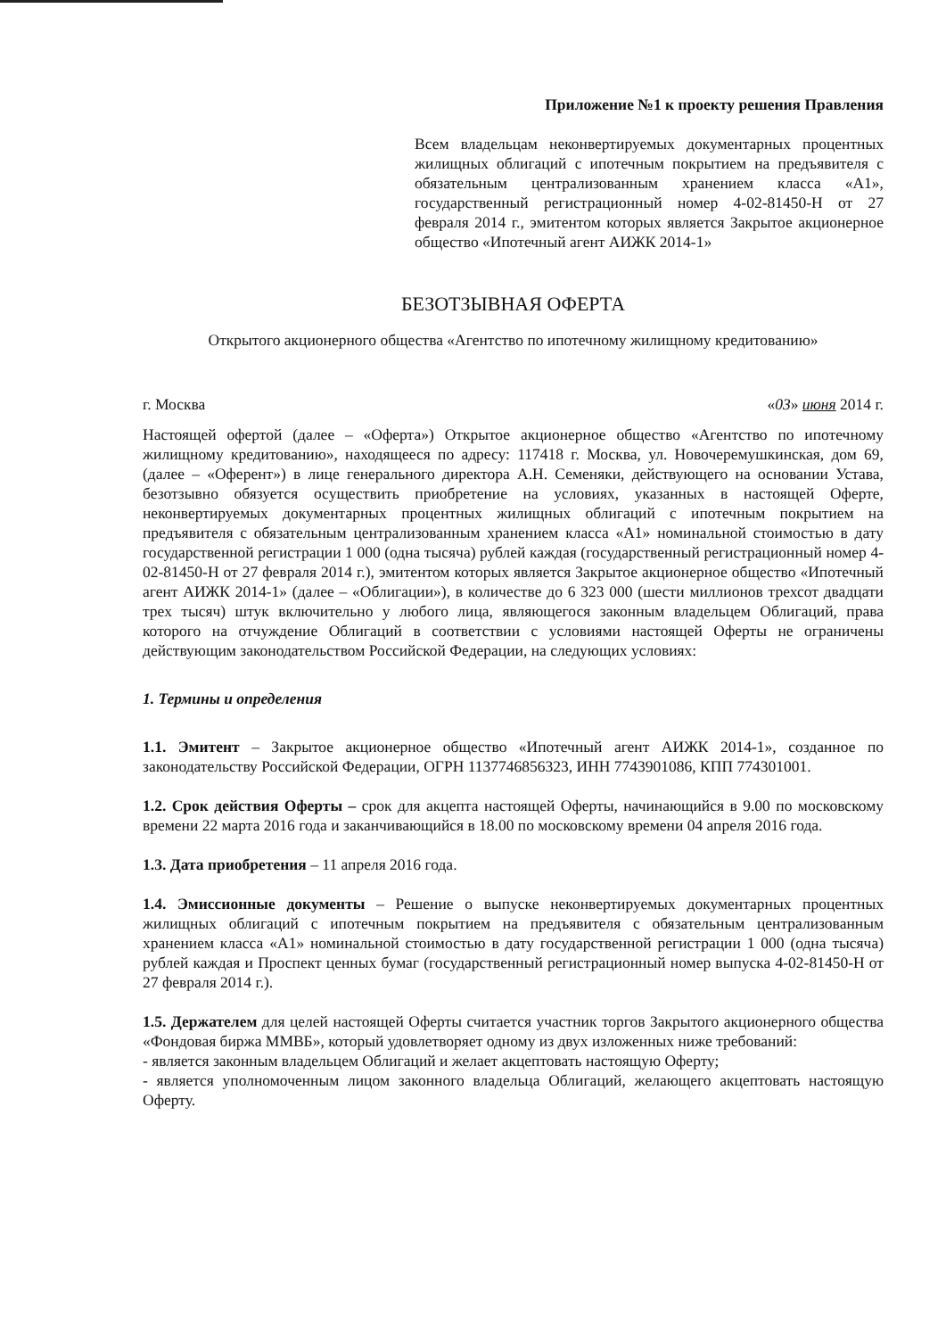Приложение №1 к проекту решения Правления
Всем владельцам неконвертируемых документарных процентных жилищных облигаций с ипотечным покрытием на предъявителя с обязательным централизованным хранением класса «А1», государственный регистрационный номер 4-02-81450-Н от 27 февраля 2014 г., эмитентом которых является Закрытое акционерное общество «Ипотечный агент АИЖК 2014-1»
БЕЗОТЗЫВНАЯ ОФЕРТА
Открытого акционерного общества «Агентство по ипотечному жилищному кредитованию»
г. Москва «03» июня 2014 г.
Настоящей офертой (далее – «Оферта») Открытое акционерное общество «Агентство по ипотечному жилищному кредитованию», находящееся по адресу: 117418 г. Москва, ул. Новочеремушкинская, дом 69, (далее – «Оферент») в лице генерального директора А.Н. Семеняки, действующего на основании Устава, безотзывно обязуется осуществить приобретение на условиях, указанных в настоящей Оферте, неконвертируемых документарных процентных жилищных облигаций с ипотечным покрытием на предъявителя с обязательным централизованным хранением класса «А1» номинальной стоимостью в дату государственной регистрации 1 000 (одна тысяча) рублей каждая (государственный регистрационный номер 4-02-81450-Н от 27 февраля 2014 г.), эмитентом которых является Закрытое акционерное общество «Ипотечный агент АИЖК 2014-1» (далее – «Облигации»), в количестве до 6 323 000 (шести миллионов трехсот двадцати трех тысяч) штук включительно у любого лица, являющегося законным владельцем Облигаций, права которого на отчуждение Облигаций в соответствии с условиями настоящей Оферты не ограничены действующим законодательством Российской Федерации, на следующих условиях:
1. Термины и определения
1.1. Эмитент – Закрытое акционерное общество «Ипотечный агент АИЖК 2014-1», созданное по законодательству Российской Федерации, ОГРН 1137746856323, ИНН 7743901086, КПП 774301001.
1.2. Срок действия Оферты – срок для акцепта настоящей Оферты, начинающийся в 9.00 по московскому времени 22 марта 2016 года и заканчивающийся в 18.00 по московскому времени 04 апреля 2016 года.
1.3. Дата приобретения – 11 апреля 2016 года.
1.4. Эмиссионные документы – Решение о выпуске неконвертируемых документарных процентных жилищных облигаций с ипотечным покрытием на предъявителя с обязательным централизованным хранением класса «А1» номинальной стоимостью в дату государственной регистрации 1 000 (одна тысяча) рублей каждая и Проспект ценных бумаг (государственный регистрационный номер выпуска 4-02-81450-Н от 27 февраля 2014 г.).
1.5. Держателем для целей настоящей Оферты считается участник торгов Закрытого акционерного общества «Фондовая биржа ММВБ», который удовлетворяет одному из двух изложенных ниже требований:
- является законным владельцем Облигаций и желает акцептовать настоящую Оферту;
- является уполномоченным лицом законного владельца Облигаций, желающего акцептовать настоящую Оферту.